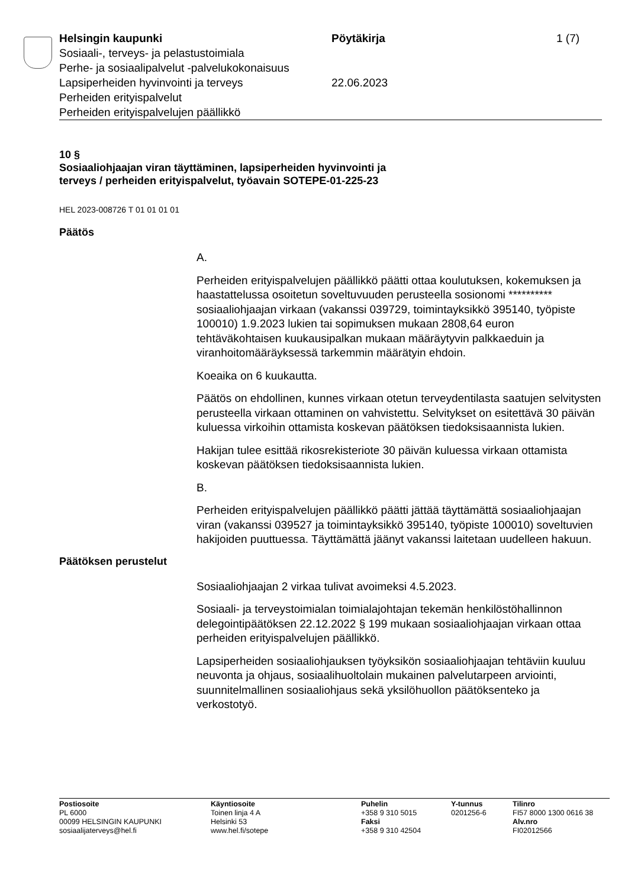Helsingin kaupunki
Sosiaali-, terveys- ja pelastustoimiala
Perhe- ja sosiaalipalvelut -palvelukokonaisuus
Lapsiperheiden hyvinvointi ja terveys
Perheiden erityispalvelut
Perheiden erityispalvelujen päällikkö
Pöytäkirja
22.06.2023
1 (7)
10 §
Sosiaaliohjaajan viran täyttäminen, lapsiperheiden hyvinvointi ja
terveys / perheiden erityispalvelut, työavain SOTEPE-01-225-23
HEL 2023-008726 T 01 01 01 01
Päätös
A.
Perheiden erityispalvelujen päällikkö päätti ottaa koulutuksen, kokemuksen ja haastattelussa osoitetun soveltuvuuden perusteella sosionomi ********** sosiaaliohjaajan virkaan (vakanssi 039729, toimintayksikkö 395140, työpiste 100010) 1.9.2023 lukien tai sopimuksen mukaan 2808,64 euron tehtäväkohtaisen kuukausipalkan mukaan määräytyvin palkkaeduin ja viranhoitomääräyksessä tarkemmin määrätyin ehdoin.
Koeaika on 6 kuukautta.
Päätös on ehdollinen, kunnes virkaan otetun terveydentilasta saatujen selvitysten perusteella virkaan ottaminen on vahvistettu. Selvitykset on esitettävä 30 päivän kuluessa virkoihin ottamista koskevan päätöksen tiedoksisaannista lukien.
Hakijan tulee esittää rikosrekisteriote 30 päivän kuluessa virkaan ottamista koskevan päätöksen tiedoksisaannista lukien.
B.
Perheiden erityispalvelujen päällikkö päätti jättää täyttämättä sosiaaliohjaajan viran (vakanssi 039527 ja toimintayksikkö 395140, työpiste 100010) soveltuvien hakijoiden puuttuessa. Täyttämättä jäänyt vakanssi laitetaan uudelleen hakuun.
Päätöksen perustelut
Sosiaaliohjaajan 2 virkaa tulivat avoimeksi 4.5.2023.
Sosiaali- ja terveystoimialan toimialajohtajan tekemän henkilöstöhallinnon delegointipäätöksen 22.12.2022 § 199 mukaan sosiaaliohjaajan virkaan ottaa perheiden erityispalvelujen päällikkö.
Lapsiperheiden sosiaaliohjauksen työyksikön sosiaaliohjaajan tehtäviin kuuluu neuvonta ja ohjaus, sosiaalihuoltolain mukainen palvelutarpeen arviointi, suunnitelmallinen sosiaaliohjaus sekä yksilöhuollon päätöksenteko ja verkostotyö.
Postiosoite
PL 6000
00099 HELSINGIN KAUPUNKI
sosiaalijaterveys@hel.fi
Käyntiosoite
Toinen linja 4 A
Helsinki 53
www.hel.fi/sotepe
Puhelin
+358 9 310 5015
Faksi
+358 9 310 42504
Y-tunnus
0201256-6
Tilinro
FI57 8000 1300 0616 38
Alv.nro
FI02012566